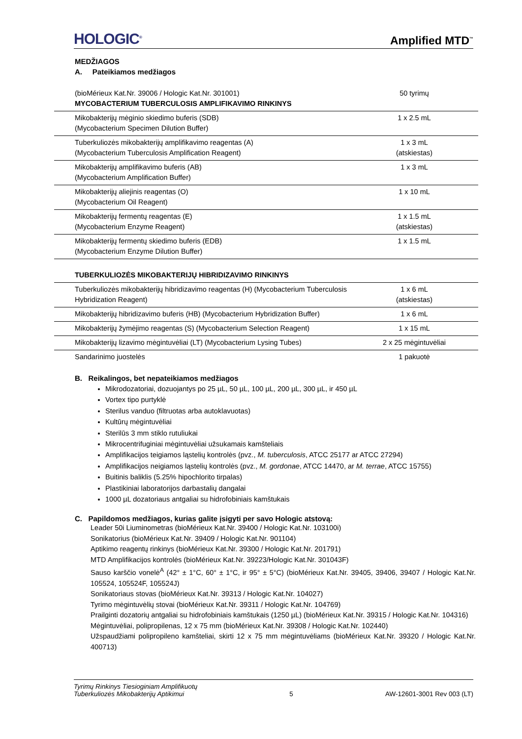HOLOGIC<sup>®</sup> Amplified MTD<sup>™</sup>
MEDŽIAGOS
A. Pateikiamos medžiagos
| (bioMérieux Kat.Nr. 39006 / Hologic Kat.Nr. 301001) MYCOBACTERIUM TUBERCULOSIS AMPLIFIKAVIMO RINKINYS | 50 tyrimų |
| Mikobakterijų mėginio skiedimo buferis (SDB) (Mycobacterium Specimen Dilution Buffer) | 1 x 2.5 mL |
| Tuberkuliozės mikobakterijų amplifikavimo reagentas (A) (Mycobacterium Tuberculosis Amplification Reagent) | 1 x 3 mL (atskiestas) |
| Mikobakterijų amplifikavimo buferis (AB) (Mycobacterium Amplification Buffer) | 1 x 3 mL |
| Mikobakterijų aliejinis reagentas (O) (Mycobacterium Oil Reagent) | 1 x 10 mL |
| Mikobakterijų fermentų reagentas (E) (Mycobacterium Enzyme Reagent) | 1 x 1.5 mL (atskiestas) |
| Mikobakterijų fermentų skiedimo buferis (EDB) (Mycobacterium Enzyme Dilution Buffer) | 1 x 1.5 mL |
| TUBERKULIOZĖS MIKOBAKTERIJŲ HIBRIDIZAVIMO RINKINYS | |
| Tuberkuliozės mikobakterijų hibridizavimo reagentas (H) (Mycobacterium Tuberculosis Hybridization Reagent) | 1 x 6 mL (atskiestas) |
| Mikobakterijų hibridizavimo buferis (HB) (Mycobacterium Hybridization Buffer) | 1 x 6 mL |
| Mikobakterijų žymėjimo reagentas (S) (Mycobacterium Selection Reagent) | 1 x 15 mL |
| Mikobakterijų lizavimo mėgintuvėliai (LT) (Mycobacterium Lysing Tubes) | 2 x 25 mėgintuvėliai |
| Sandarinimo juostelės | 1 pakuotė |
B. Reikalingos, bet nepateikiamos medžiagos
Mikrodozatoriai, dozuojantys po 25 µL, 50 µL, 100 µL, 200 µL, 300 µL, ir 450 µL
Vortex tipo purtyklė
Sterilus vanduo (filtruotas arba autoklavuotas)
Kultūrų mėgintuvėliai
Sterilūs 3 mm stiklo rutuliukai
Mikrocentrifuginiai mėgintuvėliai užsukamais kamšteliais
Amplifikacijos teigiamos ląstelių kontrolės (pvz., M. tuberculosis, ATCC 25177 ar ATCC 27294)
Amplifikacijos neigiamos ląstelių kontrolės (pvz., M. gordonae, ATCC 14470, ar M. terrae, ATCC 15755)
Buitinis baliklis (5.25% hipochlorito tirpalas)
Plastikiniai laboratorijos darbastalių dangalai
1000 µL dozatoriaus antgaliai su hidrofobiniais kamštukais
C. Papildomos medžiagos, kurias galite įsigyti per savo Hologic atstovą:
Leader 50i Liuminometras (bioMérieux Kat.Nr. 39400 / Hologic Kat.Nr. 103100i)
Sonikatorius (bioMérieux Kat.Nr. 39409 / Hologic Kat.Nr. 901104)
Aptikimo reagentų rinkinys (bioMérieux Kat.Nr. 39300 / Hologic Kat.Nr. 201791)
MTD Amplifikacijos kontrolės (bioMérieux Kat.Nr. 39223/Hologic Kat.Nr. 301043F)
Sauso karščio vonelė<sup>A</sup> (42° ± 1°C, 60° ± 1°C, ir 95° ± 5°C) (bioMérieux Kat.Nr. 39405, 39406, 39407 / Hologic Kat.Nr. 105524, 105524F, 105524J)
Sonikatoriaus stovas (bioMérieux Kat.Nr. 39313 / Hologic Kat.Nr. 104027)
Tyrimo mėgintuvėlių stovai (bioMérieux Kat.Nr. 39311 / Hologic Kat.Nr. 104769)
Prailginti dozatorių antgaliai su hidrofobiniais kamštukais (1250 µL) (bioMérieux Kat.Nr. 39315 / Hologic Kat.Nr. 104316)
Mėgintuvėliai, polipropilenas, 12 x 75 mm (bioMérieux Kat.Nr. 39308 / Hologic Kat.Nr. 102440)
Užspaudžiami polipropileno kamšteliai, skirti 12 x 75 mm mėgintuvėliams (bioMérieux Kat.Nr. 39320 / Hologic Kat.Nr. 400713)
Tyrimų Rinkinys Tiesioginiam Amplifikuotų
Tuberkuliozės Mikobakterijų Aptikimui 5 AW-12601-3001 Rev 003 (LT)